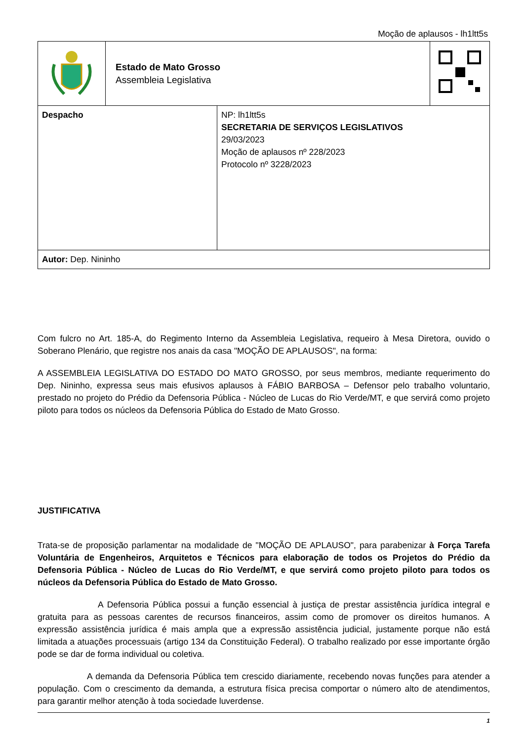Moção de aplausos - lh1ltt5s
| | Estado de Mato Grosso Assembleia Legislativa | |
| Despacho | NP: lh1ltt5s SECRETARIA DE SERVIÇOS LEGISLATIVOS 29/03/2023 Moção de aplausos nº 228/2023 Protocolo nº 3228/2023 |
| Autor: Dep. Nininho | |
Com fulcro no Art. 185-A, do Regimento Interno da Assembleia Legislativa, requeiro à Mesa Diretora, ouvido o Soberano Plenário, que registre nos anais da casa "MOÇÃO DE APLAUSOS", na forma:
A ASSEMBLEIA LEGISLATIVA DO ESTADO DO MATO GROSSO, por seus membros, mediante requerimento do Dep. Nininho, expressa seus mais efusivos aplausos à FÁBIO BARBOSA – Defensor pelo trabalho voluntario, prestado no projeto do Prédio da Defensoria Pública - Núcleo de Lucas do Rio Verde/MT, e que servirá como projeto piloto para todos os núcleos da Defensoria Pública do Estado de Mato Grosso.
JUSTIFICATIVA
Trata-se de proposição parlamentar na modalidade de "MOÇÃO DE APLAUSO", para parabenizar à Força Tarefa Voluntária de Engenheiros, Arquitetos e Técnicos para elaboração de todos os Projetos do Prédio da Defensoria Pública - Núcleo de Lucas do Rio Verde/MT, e que servirá como projeto piloto para todos os núcleos da Defensoria Pública do Estado de Mato Grosso.
A Defensoria Pública possui a função essencial à justiça de prestar assistência jurídica integral e gratuita para as pessoas carentes de recursos financeiros, assim como de promover os direitos humanos. A expressão assistência jurídica é mais ampla que a expressão assistência judicial, justamente porque não está limitada a atuações processuais (artigo 134 da Constituição Federal). O trabalho realizado por esse importante órgão pode se dar de forma individual ou coletiva.
A demanda da Defensoria Pública tem crescido diariamente, recebendo novas funções para atender a população. Com o crescimento da demanda, a estrutura física precisa comportar o número alto de atendimentos, para garantir melhor atenção à toda sociedade luverdense.
1